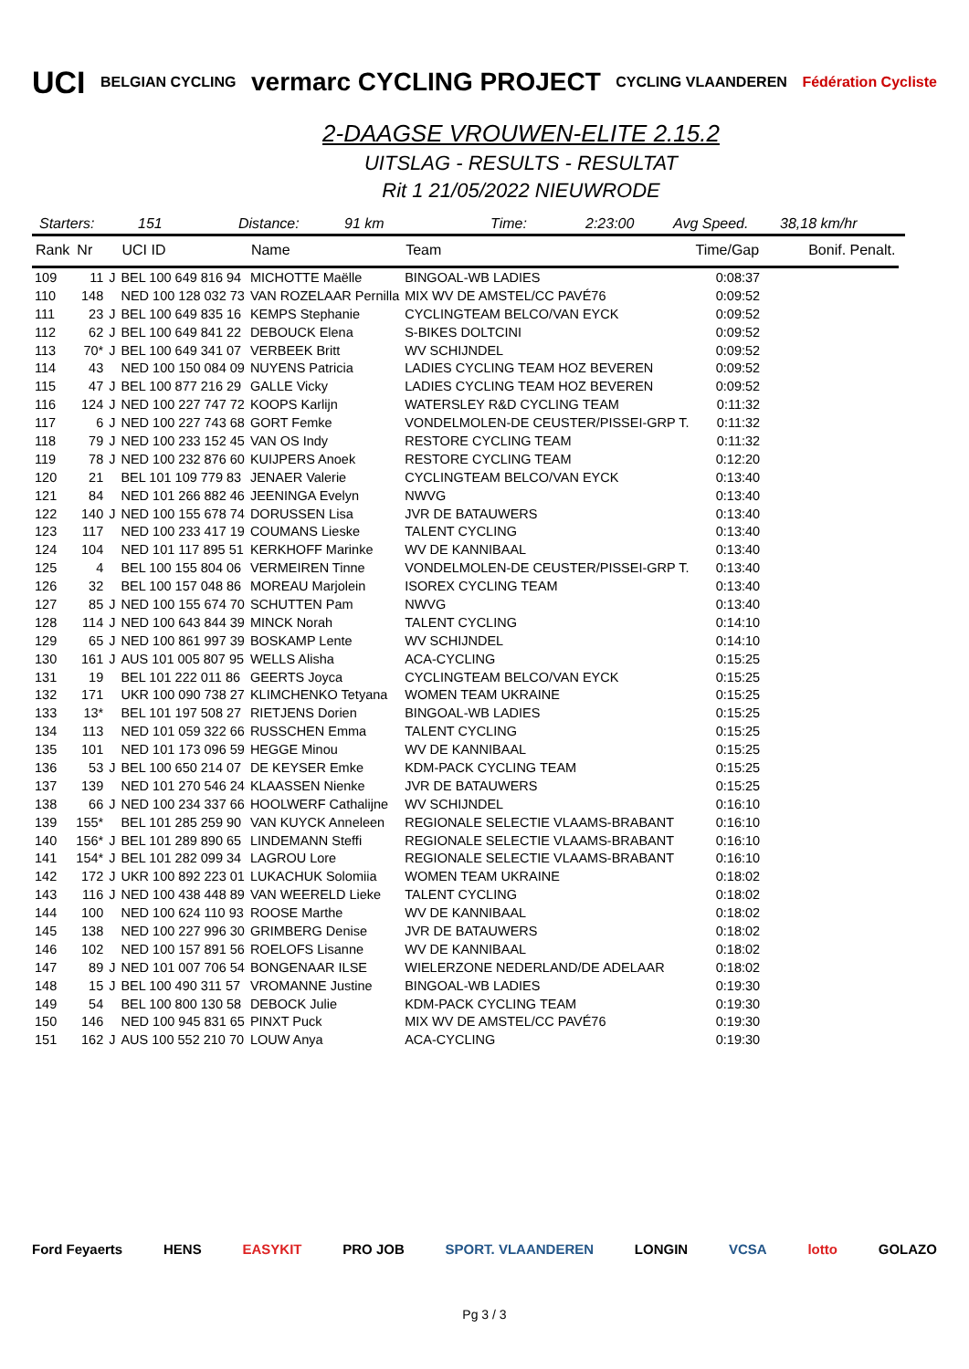UCI BELGIAN CYCLING vermarc CYCLING PROJECT CYCLING VLAANDEREN Fédération Cycliste
2-DAAGSE VROUWEN-ELITE 2.15.2
UITSLAG - RESULTS - RESULTAT
Rit 1 21/05/2022 NIEUWRODE
Starters: 151 Distance: 91 km Time: 2:23:00 Avg Speed. 38,18 km/hr
| Rank | Nr | | UCI ID | Name | Team | Time/Gap | Bonif. Penalt. |
| --- | --- | --- | --- | --- | --- | --- | --- |
| 109 | 11 | J | BEL 100 649 816 94 | MICHOTTE Maëlle | BINGOAL-WB LADIES | 0:08:37 | |
| 110 | 148 | | NED 100 128 032 73 | VAN ROZELAAR Pernilla | MIX WV DE AMSTEL/CC PAVÉ76 | 0:09:52 | |
| 111 | 23 | J | BEL 100 649 835 16 | KEMPS Stephanie | CYCLINGTEAM BELCO/VAN EYCK | 0:09:52 | |
| 112 | 62 | J | BEL 100 649 841 22 | DEBOUCK Elena | S-BIKES DOLTCINI | 0:09:52 | |
| 113 | 70* | J | BEL 100 649 341 07 | VERBEEK Britt | WV SCHIJNDEL | 0:09:52 | |
| 114 | 43 | | NED 100 150 084 09 | NUYENS Patricia | LADIES CYCLING TEAM HOZ BEVEREN | 0:09:52 | |
| 115 | 47 | J | BEL 100 877 216 29 | GALLE Vicky | LADIES CYCLING TEAM HOZ BEVEREN | 0:09:52 | |
| 116 | 124 | J | NED 100 227 747 72 | KOOPS Karlijn | WATERSLEY R&D CYCLING TEAM | 0:11:32 | |
| 117 | 6 | J | NED 100 227 743 68 | GORT Femke | VONDELMOLEN-DE CEUSTER/PISSEI-GRP T. | 0:11:32 | |
| 118 | 79 | J | NED 100 233 152 45 | VAN OS Indy | RESTORE CYCLING TEAM | 0:11:32 | |
| 119 | 78 | J | NED 100 232 876 60 | KUIJPERS Anoek | RESTORE CYCLING TEAM | 0:12:20 | |
| 120 | 21 | | BEL 101 109 779 83 | JENAER Valerie | CYCLINGTEAM BELCO/VAN EYCK | 0:13:40 | |
| 121 | 84 | | NED 101 266 882 46 | JEENINGA Evelyn | NWVG | 0:13:40 | |
| 122 | 140 | J | NED 100 155 678 74 | DORUSSEN Lisa | JVR DE BATAUWERS | 0:13:40 | |
| 123 | 117 | | NED 100 233 417 19 | COUMANS Lieske | TALENT CYCLING | 0:13:40 | |
| 124 | 104 | | NED 101 117 895 51 | KERKHOFF Marinke | WV DE KANNIBAAL | 0:13:40 | |
| 125 | 4 | | BEL 100 155 804 06 | VERMEIREN Tinne | VONDELMOLEN-DE CEUSTER/PISSEI-GRP T. | 0:13:40 | |
| 126 | 32 | | BEL 100 157 048 86 | MOREAU Marjolein | ISOREX CYCLING TEAM | 0:13:40 | |
| 127 | 85 | J | NED 100 155 674 70 | SCHUTTEN Pam | NWVG | 0:13:40 | |
| 128 | 114 | J | NED 100 643 844 39 | MINCK Norah | TALENT CYCLING | 0:14:10 | |
| 129 | 65 | J | NED 100 861 997 39 | BOSKAMP Lente | WV SCHIJNDEL | 0:14:10 | |
| 130 | 161 | J | AUS 101 005 807 95 | WELLS Alisha | ACA-CYCLING | 0:15:25 | |
| 131 | 19 | | BEL 101 222 011 86 | GEERTS Joyca | CYCLINGTEAM BELCO/VAN EYCK | 0:15:25 | |
| 132 | 171 | | UKR 100 090 738 27 | KLIMCHENKO Tetyana | WOMEN TEAM UKRAINE | 0:15:25 | |
| 133 | 13* | | BEL 101 197 508 27 | RIETJENS Dorien | BINGOAL-WB LADIES | 0:15:25 | |
| 134 | 113 | | NED 101 059 322 66 | RUSSCHEN Emma | TALENT CYCLING | 0:15:25 | |
| 135 | 101 | | NED 101 173 096 59 | HEGGE Minou | WV DE KANNIBAAL | 0:15:25 | |
| 136 | 53 | J | BEL 100 650 214 07 | DE KEYSER Emke | KDM-PACK CYCLING TEAM | 0:15:25 | |
| 137 | 139 | | NED 101 270 546 24 | KLAASSEN Nienke | JVR DE BATAUWERS | 0:15:25 | |
| 138 | 66 | J | NED 100 234 337 66 | HOOLWERF Cathalijne | WV SCHIJNDEL | 0:16:10 | |
| 139 | 155* | | BEL 101 285 259 90 | VAN KUYCK Anneleen | REGIONALE SELECTIE VLAAMS-BRABANT | 0:16:10 | |
| 140 | 156* | J | BEL 101 289 890 65 | LINDEMANN Steffi | REGIONALE SELECTIE VLAAMS-BRABANT | 0:16:10 | |
| 141 | 154* | J | BEL 101 282 099 34 | LAGROU Lore | REGIONALE SELECTIE VLAAMS-BRABANT | 0:16:10 | |
| 142 | 172 | J | UKR 100 892 223 01 | LUKACHUK Solomiia | WOMEN TEAM UKRAINE | 0:18:02 | |
| 143 | 116 | J | NED 100 438 448 89 | VAN WEERELD Lieke | TALENT CYCLING | 0:18:02 | |
| 144 | 100 | | NED 100 624 110 93 | ROOSE Marthe | WV DE KANNIBAAL | 0:18:02 | |
| 145 | 138 | | NED 100 227 996 30 | GRIMBERG Denise | JVR DE BATAUWERS | 0:18:02 | |
| 146 | 102 | | NED 100 157 891 56 | ROELOFS Lisanne | WV DE KANNIBAAL | 0:18:02 | |
| 147 | 89 | J | NED 101 007 706 54 | BONGENAAR ILSE | WIELERZONE NEDERLAND/DE ADELAAR | 0:18:02 | |
| 148 | 15 | J | BEL 100 490 311 57 | VROMANNE Justine | BINGOAL-WB LADIES | 0:19:30 | |
| 149 | 54 | | BEL 100 800 130 58 | DEBOCK Julie | KDM-PACK CYCLING TEAM | 0:19:30 | |
| 150 | 146 | | NED 100 945 831 65 | PINXT Puck | MIX WV DE AMSTEL/CC PAVÉ76 | 0:19:30 | |
| 151 | 162 | J | AUS 100 552 210 70 | LOUW Anya | ACA-CYCLING | 0:19:30 | |
Ford Feyaerts HENS EASYKIT PRO JOB SPORT. VLAANDEREN LONGIN VCSA lotto GOLAZO
Pg 3 / 3